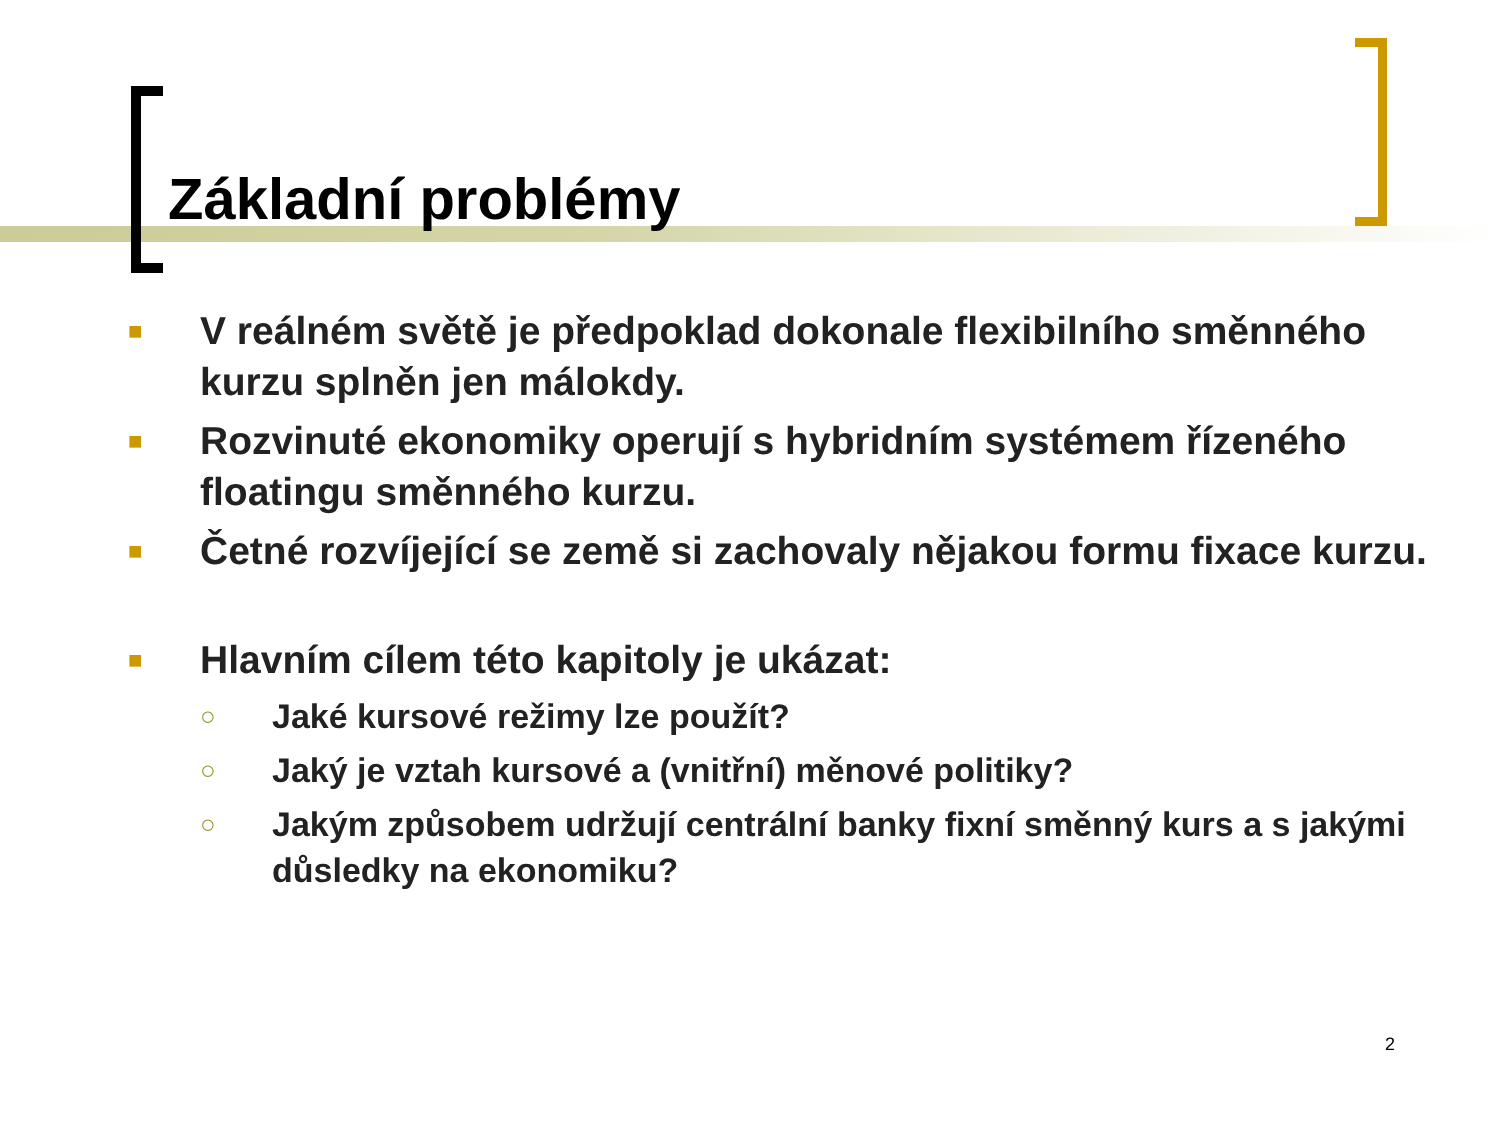Základní problémy
■ V reálném světě je předpoklad dokonale flexibilního směnného kurzu splněn jen málokdy.
■ Rozvinuté ekonomiky operují s hybridním systémem řízeného floatingu směnného kurzu.
■ Četné rozvíjející se země si zachovaly nějakou formu fixace kurzu.
■ Hlavním cílem této kapitoly je ukázat:
○ Jaké kursové režimy lze použít?
○ Jaký je vztah kursové a (vnitřní) měnové politiky?
○ Jakým způsobem udržují centrální banky fixní směnný kurs a s jakými důsledky na ekonomiku?
2